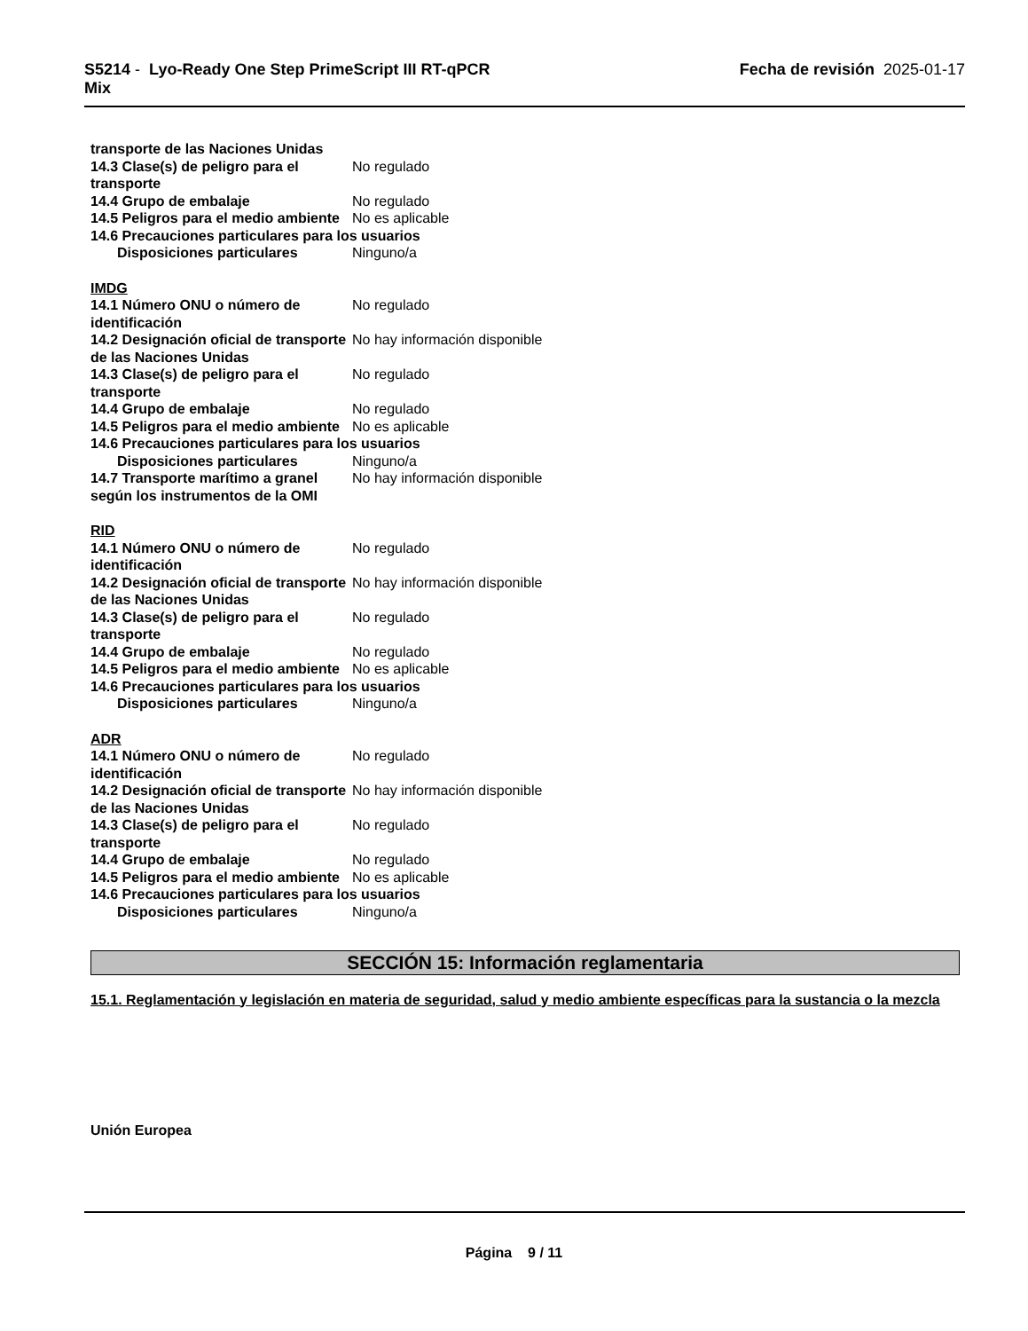S5214 - Lyo-Ready One Step PrimeScript III RT-qPCR
Mix
Fecha de revisión 2025-01-17
transporte de las Naciones Unidas
14.3 Clase(s) de peligro para el transporte
No regulado
14.4 Grupo de embalaje No regulado
14.5 Peligros para el medio ambiente
No es aplicable
14.6 Precauciones particulares para los usuarios
Disposiciones particulares Ninguno/a
IMDG
14.1 Número ONU o número de identificación
No regulado
14.2 Designación oficial de transporte de las Naciones Unidas
No hay información disponible
14.3 Clase(s) de peligro para el transporte
No regulado
14.4 Grupo de embalaje No regulado
14.5 Peligros para el medio ambiente
No es aplicable
14.6 Precauciones particulares para los usuarios
Disposiciones particulares Ninguno/a
14.7 Transporte marítimo a granel según los instrumentos de la OMI
No hay información disponible
RID
14.1 Número ONU o número de identificación
No regulado
14.2 Designación oficial de transporte de las Naciones Unidas
No hay información disponible
14.3 Clase(s) de peligro para el transporte
No regulado
14.4 Grupo de embalaje No regulado
14.5 Peligros para el medio ambiente
No es aplicable
14.6 Precauciones particulares para los usuarios
Disposiciones particulares Ninguno/a
ADR
14.1 Número ONU o número de identificación
No regulado
14.2 Designación oficial de transporte de las Naciones Unidas
No hay información disponible
14.3 Clase(s) de peligro para el transporte
No regulado
14.4 Grupo de embalaje No regulado
14.5 Peligros para el medio ambiente
No es aplicable
14.6 Precauciones particulares para los usuarios
Disposiciones particulares Ninguno/a
SECCIÓN 15: Información reglamentaria
15.1. Reglamentación y legislación en materia de seguridad, salud y medio ambiente específicas para la sustancia o la mezcla
Unión Europea
Página 9 / 11